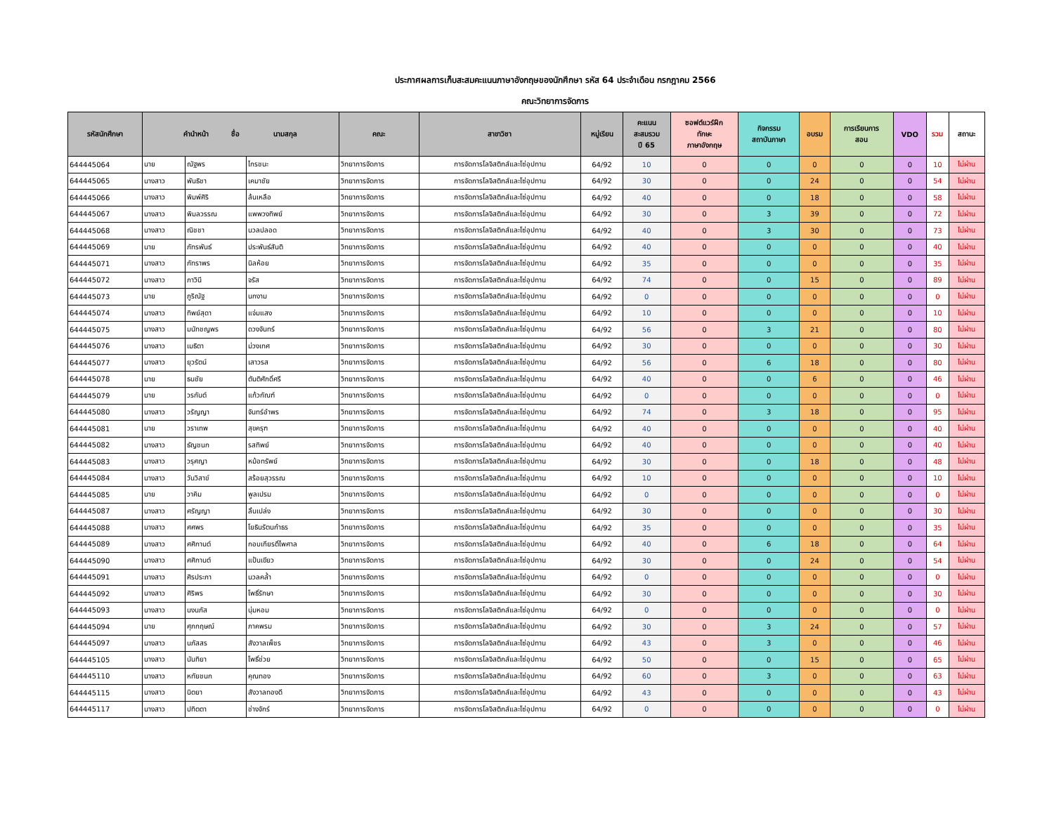ประกาศผลการเก็บสะสมคะแนนภาษาอังกฤษของนักศึกษา รหัส 64 ประจำเดือน กรกฎาคม 2566
คณะวิทยาการจัดการ
| รหัสนักศึกษา | คำนำหน้า ชื่อ นามสกุล | | | คณะ | สาขาวิชา | หมู่เรียน | คะแนน สะสมรวม ปี 65 | ซอฟต์แวร์ฝึก ทักษะ ภาษาอังกฤษ | กิจกรรม สถาบันภาษา | อบรม | การเรียนการ สอน | VDO | รวม | สถานะ |
| --- | --- | --- | --- | --- | --- | --- | --- | --- | --- | --- | --- | --- | --- | --- |
| 644445064 | นาย | ณัฐพร | ไกรชนะ | วิทยาการจัดการ | การจัดการโลจิสติกส์และโซ่อุปทาน | 64/92 | 10 | 0 | 0 | 0 | 0 | 0 | 10 | ไม่ผ่าน |
| 644445065 | นางสาว | พันธิชา | เคมาชัย | วิทยาการจัดการ | การจัดการโลจิสติกส์และโซ่อุปทาน | 64/92 | 30 | 0 | 0 | 24 | 0 | 0 | 54 | ไม่ผ่าน |
| 644445066 | นางสาว | พิมพ์ศิริ | ล้นเหลือ | วิทยาการจัดการ | การจัดการโลจิสติกส์และโซ่อุปทาน | 64/92 | 40 | 0 | 0 | 18 | 0 | 0 | 58 | ไม่ผ่าน |
| 644445067 | นางสาว | พิมลวรรณ | แพพวงทิพย์ | วิทยาการจัดการ | การจัดการโลจิสติกส์และโซ่อุปทาน | 64/92 | 30 | 0 | 3 | 39 | 0 | 0 | 72 | ไม่ผ่าน |
| 644445068 | นางสาว | ณิชชา | นวลปลอด | วิทยาการจัดการ | การจัดการโลจิสติกส์และโซ่อุปทาน | 64/92 | 40 | 0 | 3 | 30 | 0 | 0 | 73 | ไม่ผ่าน |
| 644445069 | นาย | ภัทรพันธ์ | ประพันธ์สันติ | วิทยาการจัดการ | การจัดการโลจิสติกส์และโซ่อุปทาน | 64/92 | 40 | 0 | 0 | 0 | 0 | 0 | 40 | ไม่ผ่าน |
| 644445071 | นางสาว | ภัทราพร | นิลห้อย | วิทยาการจัดการ | การจัดการโลจิสติกส์และโซ่อุปทาน | 64/92 | 35 | 0 | 0 | 0 | 0 | 0 | 35 | ไม่ผ่าน |
| 644445072 | นางสาว | ภาวินี | จรัส | วิทยาการจัดการ | การจัดการโลจิสติกส์และโซ่อุปทาน | 64/92 | 74 | 0 | 0 | 15 | 0 | 0 | 89 | ไม่ผ่าน |
| 644445073 | นาย | ภูริณัฐ | นกงาม | วิทยาการจัดการ | การจัดการโลจิสติกส์และโซ่อุปทาน | 64/92 | 0 | 0 | 0 | 0 | 0 | 0 | 0 | ไม่ผ่าน |
| 644445074 | นางสาว | ทิพย์สุดา | แจ่มแสง | วิทยาการจัดการ | การจัดการโลจิสติกส์และโซ่อุปทาน | 64/92 | 10 | 0 | 0 | 0 | 0 | 0 | 10 | ไม่ผ่าน |
| 644445075 | นางสาว | มนัทชญพร | ดวงจันทร์ | วิทยาการจัดการ | การจัดการโลจิสติกส์และโซ่อุปทาน | 64/92 | 56 | 0 | 3 | 21 | 0 | 0 | 80 | ไม่ผ่าน |
| 644445076 | นางสาว | เมธิตา | ม่วงเทศ | วิทยาการจัดการ | การจัดการโลจิสติกส์และโซ่อุปทาน | 64/92 | 30 | 0 | 0 | 0 | 0 | 0 | 30 | ไม่ผ่าน |
| 644445077 | นางสาว | ยุวรัตน์ | เสาวรส | วิทยาการจัดการ | การจัดการโลจิสติกส์และโซ่อุปทาน | 64/92 | 56 | 0 | 6 | 18 | 0 | 0 | 80 | ไม่ผ่าน |
| 644445078 | นาย | ธนชัย | ตันติศักดิ์ศรี | วิทยาการจัดการ | การจัดการโลจิสติกส์และโซ่อุปทาน | 64/92 | 40 | 0 | 0 | 6 | 0 | 0 | 46 | ไม่ผ่าน |
| 644445079 | นาย | วรกันต์ | แก้วกัณฑ์ | วิทยาการจัดการ | การจัดการโลจิสติกส์และโซ่อุปทาน | 64/92 | 0 | 0 | 0 | 0 | 0 | 0 | 0 | ไม่ผ่าน |
| 644445080 | นางสาว | วรัญญา | จันทร์อำพร | วิทยาการจัดการ | การจัดการโลจิสติกส์และโซ่อุปทาน | 64/92 | 74 | 0 | 3 | 18 | 0 | 0 | 95 | ไม่ผ่าน |
| 644445081 | นาย | วราเทพ | สุขครุฑ | วิทยาการจัดการ | การจัดการโลจิสติกส์และโซ่อุปทาน | 64/92 | 40 | 0 | 0 | 0 | 0 | 0 | 40 | ไม่ผ่าน |
| 644445082 | นางสาว | ธัญชนก | รสทิพย์ | วิทยาการจัดการ | การจัดการโลจิสติกส์และโซ่อุปทาน | 64/92 | 40 | 0 | 0 | 0 | 0 | 0 | 40 | ไม่ผ่าน |
| 644445083 | นางสาว | วรุศญา | หม้อทรัพย์ | วิทยาการจัดการ | การจัดการโลจิสติกส์และโซ่อุปทาน | 64/92 | 30 | 0 | 0 | 18 | 0 | 0 | 48 | ไม่ผ่าน |
| 644445084 | นางสาว | วันวิสาข์ | สร้อยสุวรรณ | วิทยาการจัดการ | การจัดการโลจิสติกส์และโซ่อุปทาน | 64/92 | 10 | 0 | 0 | 0 | 0 | 0 | 10 | ไม่ผ่าน |
| 644445085 | นาย | วาคิม | พูลเปรม | วิทยาการจัดการ | การจัดการโลจิสติกส์และโซ่อุปทาน | 64/92 | 0 | 0 | 0 | 0 | 0 | 0 | 0 | ไม่ผ่าน |
| 644445087 | นางสาว | ศรัญญา | ลิ้นเปล่ง | วิทยาการจัดการ | การจัดการโลจิสติกส์และโซ่อุปทาน | 64/92 | 30 | 0 | 0 | 0 | 0 | 0 | 30 | ไม่ผ่าน |
| 644445088 | นางสาว | ศศพร | โยธินรัตนกำธร | วิทยาการจัดการ | การจัดการโลจิสติกส์และโซ่อุปทาน | 64/92 | 35 | 0 | 0 | 0 | 0 | 0 | 35 | ไม่ผ่าน |
| 644445089 | นางสาว | ศศิกานต์ | กอบเกียรติ์ไพศาล | วิทยาการจัดการ | การจัดการโลจิสติกส์และโซ่อุปทาน | 64/92 | 40 | 0 | 6 | 18 | 0 | 0 | 64 | ไม่ผ่าน |
| 644445090 | นางสาว | ศศิกานต์ | แป้นเขียว | วิทยาการจัดการ | การจัดการโลจิสติกส์และโซ่อุปทาน | 64/92 | 30 | 0 | 0 | 24 | 0 | 0 | 54 | ไม่ผ่าน |
| 644445091 | นางสาว | ศิรประภา | นวลคล้ำ | วิทยาการจัดการ | การจัดการโลจิสติกส์และโซ่อุปทาน | 64/92 | 0 | 0 | 0 | 0 | 0 | 0 | 0 | ไม่ผ่าน |
| 644445092 | นางสาว | ศิริพร | โพธิ์รักษา | วิทยาการจัดการ | การจัดการโลจิสติกส์และโซ่อุปทาน | 64/92 | 30 | 0 | 0 | 0 | 0 | 0 | 30 | ไม่ผ่าน |
| 644445093 | นางสาว | นงนภัส | นุ่มหอม | วิทยาการจัดการ | การจัดการโลจิสติกส์และโซ่อุปทาน | 64/92 | 0 | 0 | 0 | 0 | 0 | 0 | 0 | ไม่ผ่าน |
| 644445094 | นาย | ศุภกฤษณ์ | ภาคพรม | วิทยาการจัดการ | การจัดการโลจิสติกส์และโซ่อุปทาน | 64/92 | 30 | 0 | 3 | 24 | 0 | 0 | 57 | ไม่ผ่าน |
| 644445097 | นางสาว | นภัสสร | สังวาลเพ็ชร | วิทยาการจัดการ | การจัดการโลจิสติกส์และโซ่อุปทาน | 64/92 | 43 | 0 | 3 | 0 | 0 | 0 | 46 | ไม่ผ่าน |
| 644445105 | นางสาว | นันทิยา | โพธิ์ช่วย | วิทยาการจัดการ | การจัดการโลจิสติกส์และโซ่อุปทาน | 64/92 | 50 | 0 | 0 | 15 | 0 | 0 | 65 | ไม่ผ่าน |
| 644445110 | นางสาว | หทัยชนก | คุณทอง | วิทยาการจัดการ | การจัดการโลจิสติกส์และโซ่อุปทาน | 64/92 | 60 | 0 | 3 | 0 | 0 | 0 | 63 | ไม่ผ่าน |
| 644445115 | นางสาว | นิตยา | สังวาลทองดี | วิทยาการจัดการ | การจัดการโลจิสติกส์และโซ่อุปทาน | 64/92 | 43 | 0 | 0 | 0 | 0 | 0 | 43 | ไม่ผ่าน |
| 644445117 | นางสาว | ปทิตตา | ช่างจักร์ | วิทยาการจัดการ | การจัดการโลจิสติกส์และโซ่อุปทาน | 64/92 | 0 | 0 | 0 | 0 | 0 | 0 | 0 | ไม่ผ่าน |